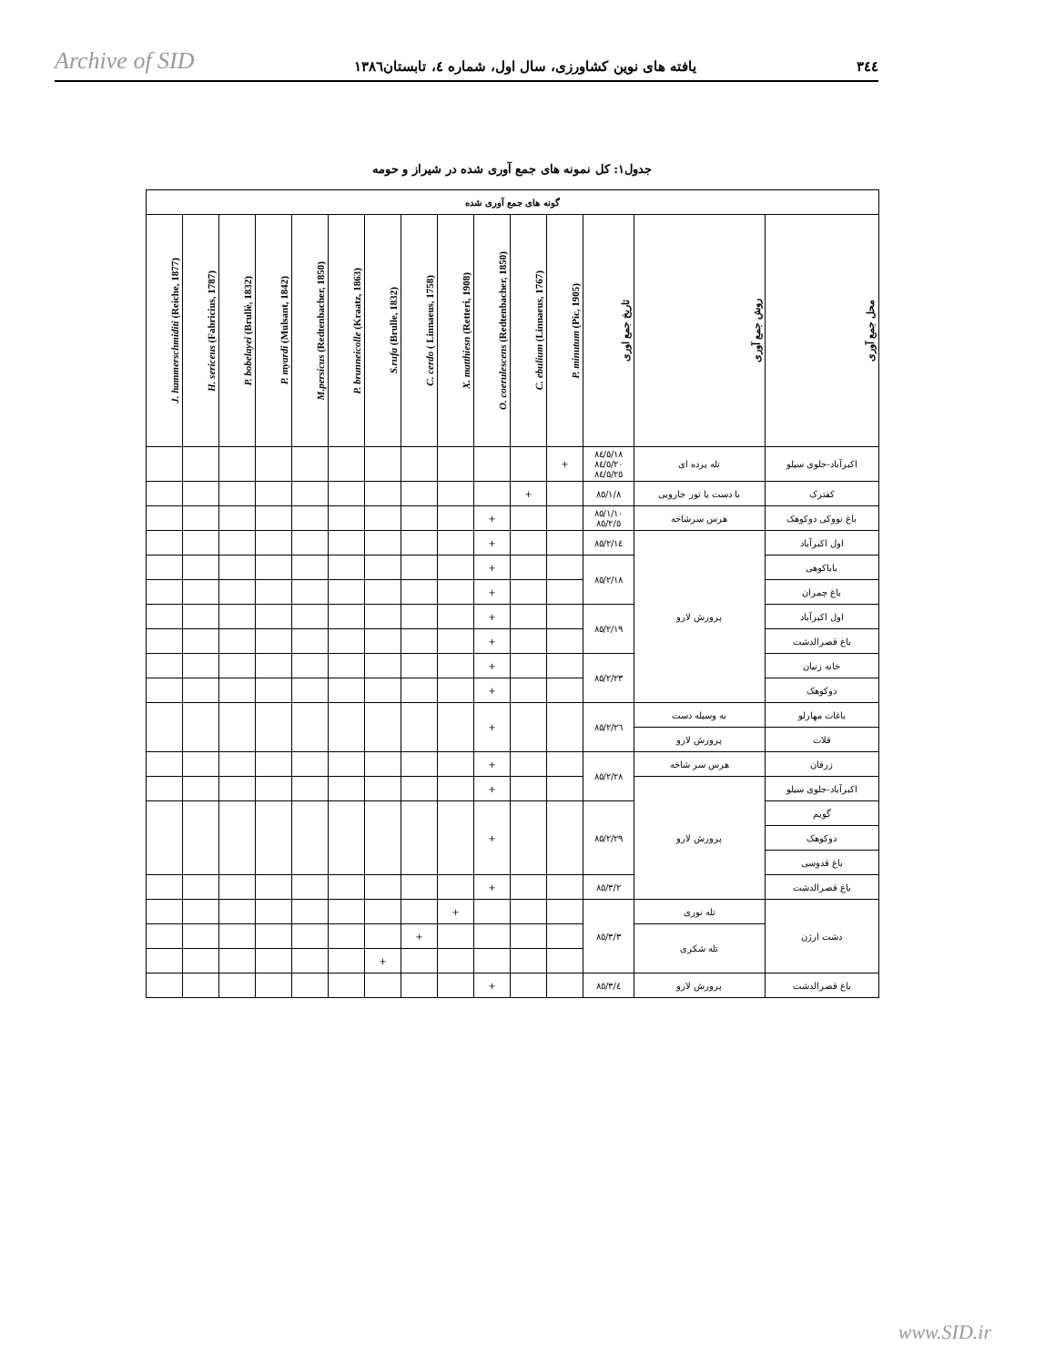Archive of SID یافته های نوین کشاورزی، سال اول، شماره ٤، تابستان١٣٨٦ ٣٤٤
جدول١: کل نمونه های جمع آوری شده در شیراز و حومه
| گونه های جمع آوری شده | | | | | | | | | | | | | | |
| --- | --- | --- | --- | --- | --- | --- | --- | --- | --- | --- | --- | --- | --- | --- |
| محل جمع آوری | روش جمع آوری | تاریخ جمع اوری | P. minutum (Pic, 1905) | C. ebulium (Linnaeus, 1767) | O. coerulescens (Redtenbacher, 1850) | X. matthiesn (Retteri, 1908) | C. cerdo ( Linnaeus, 1758) | S.rufa (Brulle, 1832) | P. brunneicolle (Kraatz, 1863) | M.persicus (Redtenbacher, 1850) | P. myardi (Mulsant, 1842) | P. bobelayei (Brullè, 1832) | H. sericeus (Fabricius, 1787) | J. hammerschmiditi (Reiche, 1877) |
| اکبرآباد-جلوی سیلو | تله پرده ای | ٨٤/٥/١٨ ٨٤/٥/٢٠ ٨٤/٥/٢٥ | + | | | | | | | | | | | |
| کفترک | با دست یا تور جارویی | ٨٥/١/٨ | | + | | | | | | | | | | |
| باغ نووکی دوکوهک | هرس سرشاخه | ٨٥/١/١٠ ٨٥/٢/٥ | | | + | | | | | | | | | |
| اول اکبرآباد | پرورش لارو | ٨٥/٢/١٤ | | | + | | | | | | | | | |
| باباکوهی | | ٨٥/٢/١٨ | | | + | | | | | | | | | |
| باغ چمران | | | | | + | | | | | | | | | |
| اول اکبرآباد | | ٨٥/٢/١٩ | | | + | | | | | | | | | |
| باغ قصرالدشت | | | | | + | | | | | | | | | |
| خانه زنیان | | ٨٥/٢/٢٣ | | | + | | | | | | | | | |
| دوکوهک | | | | | + | | | | | | | | | |
| باغات مهارلو | به وسیله دست | ٨٥/٢/٢٦ | | | + | | | | | | | | | |
| قلات | پرورش لارو | | | | | | | | | | | | | |
| زرقان | هرس سر شاخه | ٨٥/٢/٢٨ | | | + | | | | | | | | | |
| اکبرآباد-جلوی سیلو | پرورش لارو | | | | + | | | | | | | | | |
| گویم | | ٨٥/٢/٢٩ | | | + | | | | | | | | | |
| دوکوهک | | | | | | | | | | | | | | |
| باغ قدوسی | | | | | | | | | | | | | | |
| باغ قصرالدشت | | ٨٥/٣/٢ | | | + | | | | | | | | | |
| دشت ارژن | تله نوری | ٨٥/٣/٣ | | | | + | | | | | | | | |
| | تله شکری | | | | | | + | | | | | | | |
| | | | | | | | | + | | | | | | |
| باغ قصرالدشت | پرورش لارو | ٨٥/٣/٤ | | | + | | | | | | | | | |
www.SID.ir